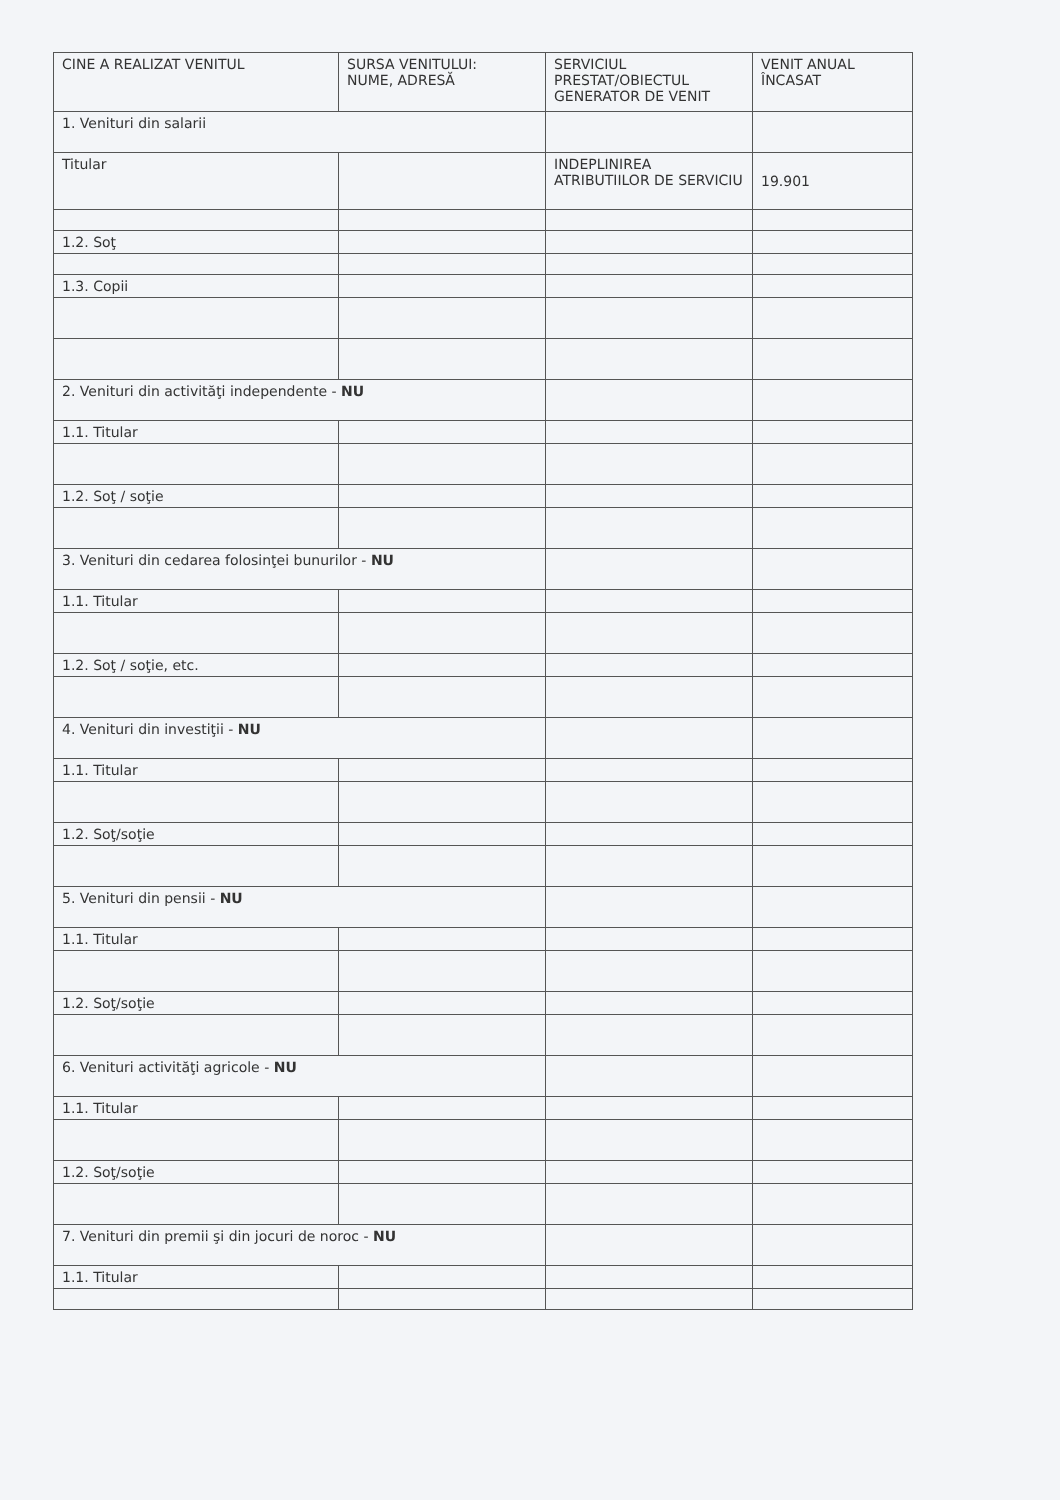| CINE A REALIZAT VENITUL | SURSA VENITULUI: NUME, ADRESĂ | SERVICIUL PRESTAT/OBIECTUL GENERATOR DE VENIT | VENIT ANUAL ÎNCASAT |
| --- | --- | --- | --- |
| 1. Venituri din salarii | | | |
| Titular | | INDEPLINIREA ATRIBUTIILOR DE SERVICIU | 19.901 |
| 1.2. Soţ | | | |
| 1.3. Copii | | | |
| 2. Venituri din activităţi independente - NU | | | |
| 1.1. Titular | | | |
| 1.2. Soţ / soţie | | | |
| 3. Venituri din cedarea folosinţei bunurilor - NU | | | |
| 1.1. Titular | | | |
| 1.2. Soţ / soţie, etc. | | | |
| 4. Venituri din investiţii - NU | | | |
| 1.1. Titular | | | |
| 1.2. Soţ/soţie | | | |
| 5. Venituri din pensii - NU | | | |
| 1.1. Titular | | | |
| 1.2. Soţ/soţie | | | |
| 6. Venituri activităţi agricole - NU | | | |
| 1.1. Titular | | | |
| 1.2. Soţ/soţie | | | |
| 7. Venituri din premii şi din jocuri de noroc - NU | | | |
| 1.1. Titular | | | |